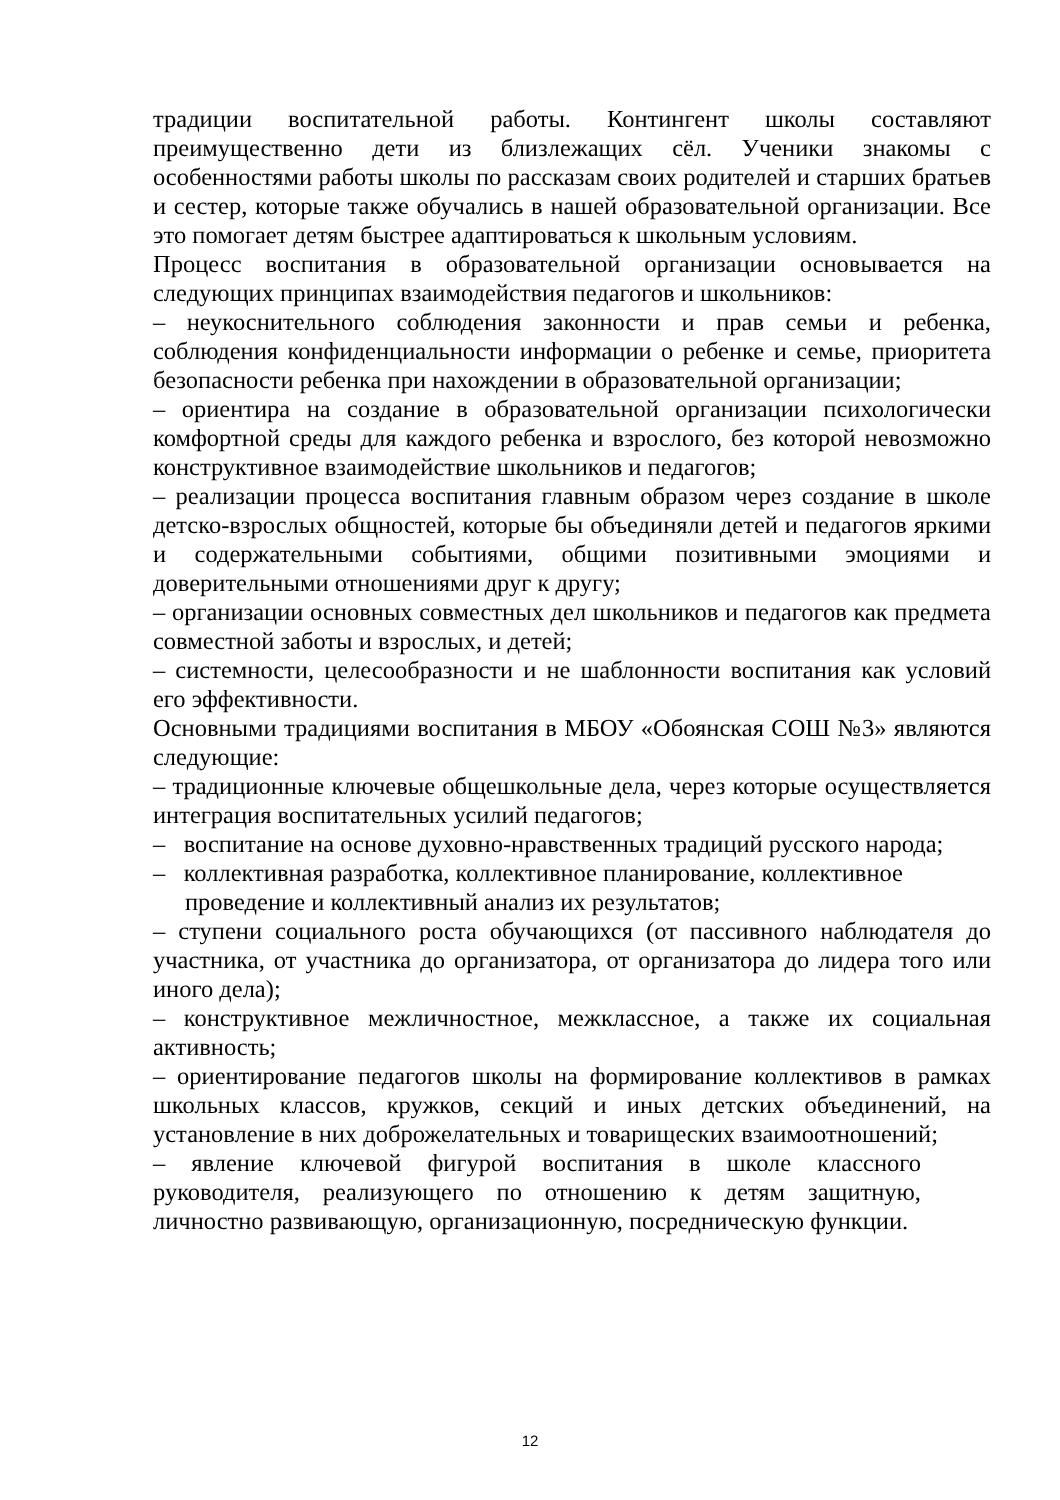традиции воспитательной работы. Контингент школы составляют преимущественно дети из близлежащих сёл. Ученики знакомы с особенностями работы школы по рассказам своих родителей и старших братьев и сестер, которые также обучались в нашей образовательной организации. Все это помогает детям быстрее адаптироваться к школьным условиям.
Процесс воспитания в образовательной организации основывается на следующих принципах взаимодействия педагогов и школьников:
– неукоснительного соблюдения законности и прав семьи и ребенка, соблюдения конфиденциальности информации о ребенке и семье, приоритета безопасности ребенка при нахождении в образовательной организации;
– ориентира на создание в образовательной организации психологически комфортной среды для каждого ребенка и взрослого, без которой невозможно конструктивное взаимодействие школьников и педагогов;
– реализации процесса воспитания главным образом через создание в школе детско-взрослых общностей, которые бы объединяли детей и педагогов яркими и содержательными событиями, общими позитивными эмоциями и доверительными отношениями друг к другу;
– организации основных совместных дел школьников и педагогов как предмета совместной заботы и взрослых, и детей;
– системности, целесообразности и не шаблонности воспитания как условий его эффективности.
Основными традициями воспитания в МБОУ «Обоянская СОШ №3» являются следующие:
– традиционные ключевые общешкольные дела, через которые осуществляется интеграция воспитательных усилий педагогов;
– воспитание на основе духовно-нравственных традиций русского народа;
– коллективная разработка, коллективное планирование, коллективное проведение и коллективный анализ их результатов;
– ступени социального роста обучающихся (от пассивного наблюдателя до участника, от участника до организатора, от организатора до лидера того или иного дела);
– конструктивное межличностное, межклассное, а также их социальная активность;
– ориентирование педагогов школы на формирование коллективов в рамках школьных классов, кружков, секций и иных детских объединений, на установление в них доброжелательных и товарищеских взаимоотношений;
– явление ключевой фигурой воспитания в школе классного руководителя, реализующего по отношению к детям защитную, личностно развивающую, организационную, посредническую функции.
12